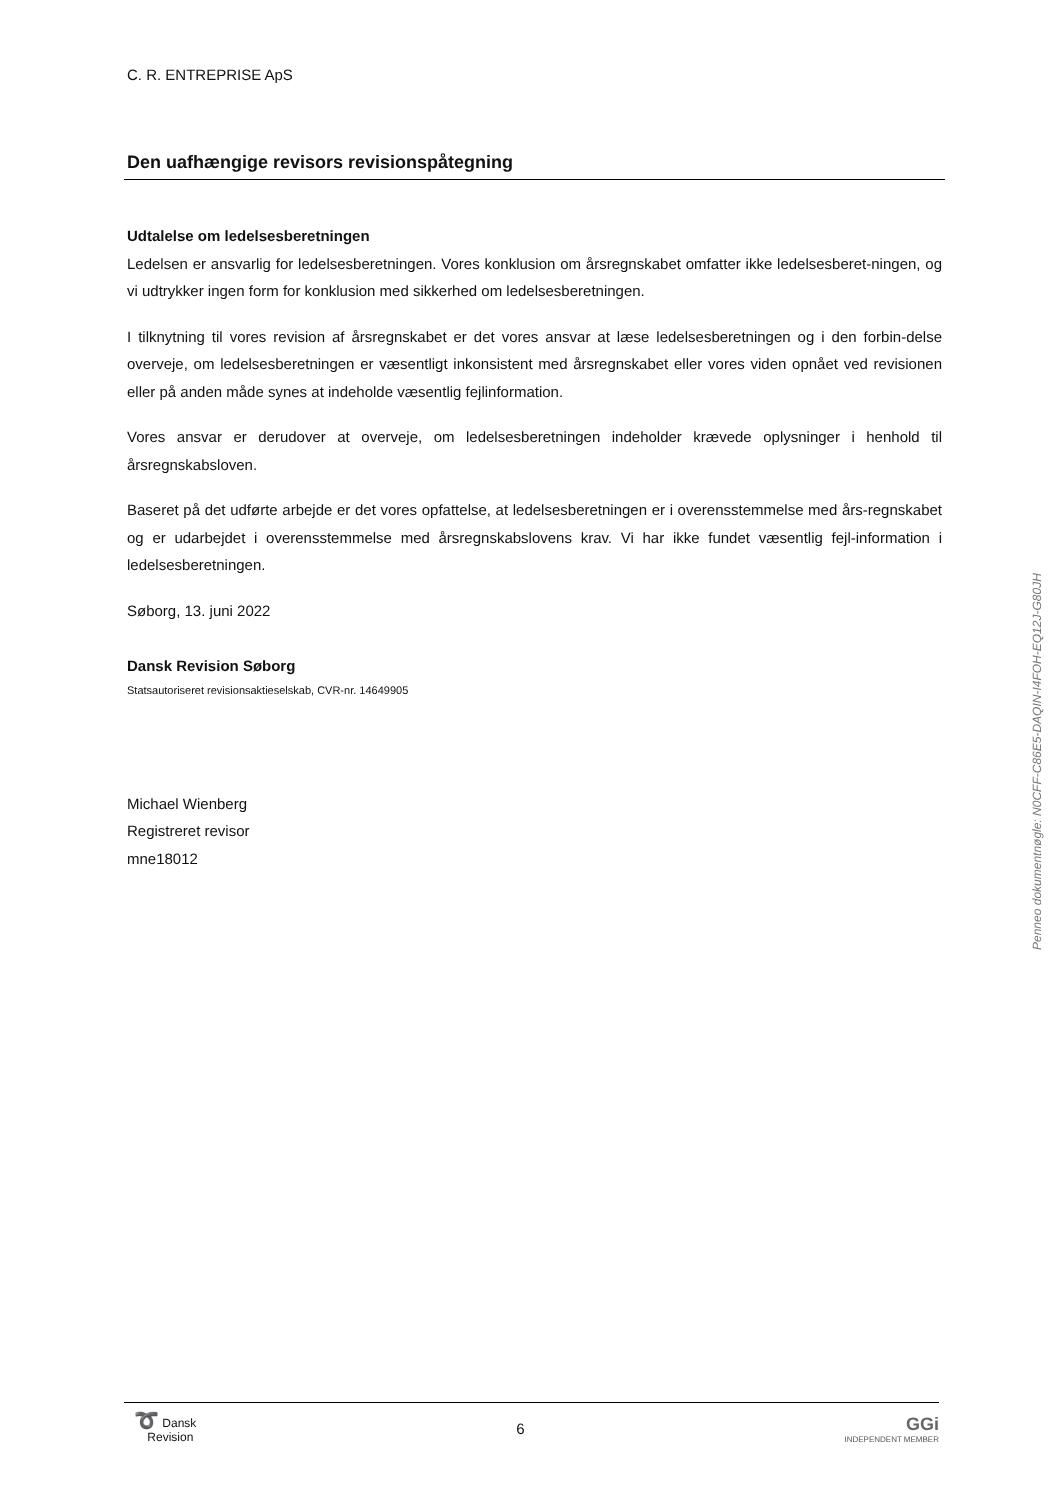C. R. ENTREPRISE ApS
Den uafhængige revisors revisionspåtegning
Udtalelse om ledelsesberetningen
Ledelsen er ansvarlig for ledelsesberetningen. Vores konklusion om årsregnskabet omfatter ikke ledelsesberet-ningen, og vi udtrykker ingen form for konklusion med sikkerhed om ledelsesberetningen.
I tilknytning til vores revision af årsregnskabet er det vores ansvar at læse ledelsesberetningen og i den forbin-delse overveje, om ledelsesberetningen er væsentligt inkonsistent med årsregnskabet eller vores viden opnået ved revisionen eller på anden måde synes at indeholde væsentlig fejlinformation.
Vores ansvar er derudover at overveje, om ledelsesberetningen indeholder krævede oplysninger i henhold til årsregnskabsloven.
Baseret på det udførte arbejde er det vores opfattelse, at ledelsesberetningen er i overensstemmelse med års-regnskabet og er udarbejdet i overensstemmelse med årsregnskabslovens krav. Vi har ikke fundet væsentlig fejl-information i ledelsesberetningen.
Søborg, 13. juni 2022
Dansk Revision Søborg
Statsautoriseret revisionsaktieselskab, CVR-nr. 14649905
Michael Wienberg
Registreret revisor
mne18012
Penneo dokumentnøgle: N0CFF-C86E5-DAQIN-I4FOH-EQ12J-G80JH
➰ Dansk
Revision
6
GGi
INDEPENDENT MEMBER